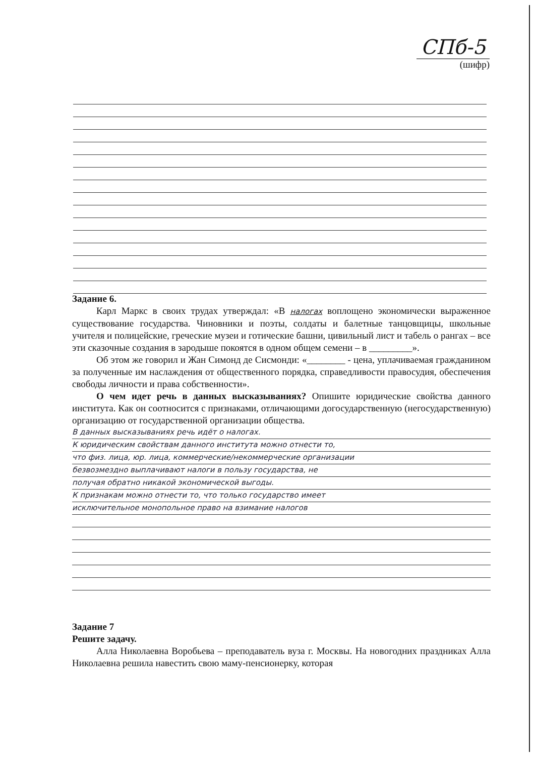СПб-5
(шифр)
Задание 6.
Карл Маркс в своих трудах утверждал: «В налогах воплощено экономически выраженное существование государства. Чиновники и поэты, солдаты и балетные танцовщицы, школьные учителя и полицейские, греческие музеи и готические башни, цивильный лист и табель о рангах – все эти сказочные создания в зародыше покоятся в одном общем семени – в _________».
Об этом же говорил и Жан Симонд де Сисмонди: «________ - цена, уплачиваемая гражданином за полученные им наслаждения от общественного порядка, справедливости правосудия, обеспечения свободы личности и права собственности».
О чем идет речь в данных высказываниях? Опишите юридические свойства данного института. Как он соотносится с признаками, отличающими догосударственную (негосударственную) организацию от государственной организации общества.
В данных высказываниях речь идёт о налогах.
К юридическим свойствам данного института можно отнести то,
что физ. лица, юр. лица, коммерческие/некоммерческие организации
безвозмездно выплачивают налоги в пользу государства, не
получая обратно никакой экономической выгоды.
К признакам можно отнести то, что только государство имеет
исключительное монопольное право на взимание налогов
Задание 7
Решите задачу.
Алла Николаевна Воробьева – преподаватель вуза г. Москвы. На новогодних праздниках Алла Николаевна решила навестить свою маму-пенсионерку, которая